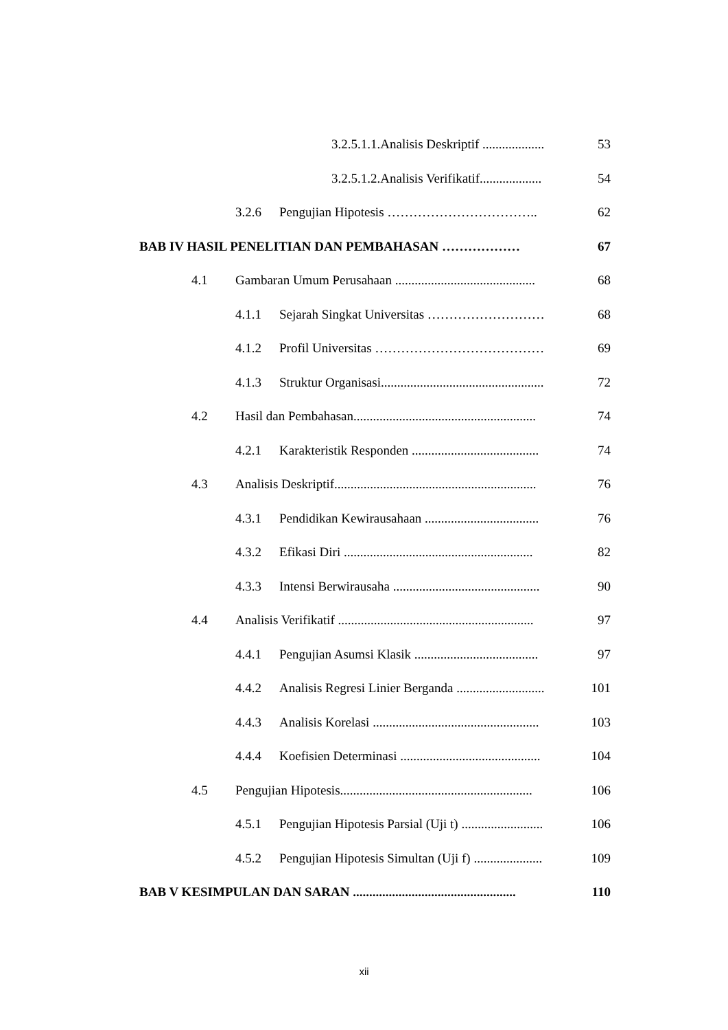3.2.5.1.1.Analisis Deskriptif ................... 53
3.2.5.1.2.Analisis Verifikatif................... 54
3.2.6 Pengujian Hipotesis …………………………….. 62
BAB IV HASIL PENELITIAN DAN PEMBAHASAN ……………… 67
4.1 Gambaran Umum Perusahaan ........................................... 68
4.1.1 Sejarah Singkat Universitas ……………………… 68
4.1.2 Profil Universitas ………………………………… 69
4.1.3 Struktur Organisasi.................................................. 72
4.2 Hasil dan Pembahasan........................................................ 74
4.2.1 Karakteristik Responden ....................................... 74
4.3 Analisis Deskriptif.............................................................. 76
4.3.1 Pendidikan Kewirausahaan ................................... 76
4.3.2 Efikasi Diri .......................................................... 82
4.3.3 Intensi Berwirausaha ............................................. 90
4.4 Analisis Verifikatif ............................................................ 97
4.4.1 Pengujian Asumsi Klasik ...................................... 97
4.4.2 Analisis Regresi Linier Berganda ........................... 101
4.4.3 Analisis Korelasi ................................................... 103
4.4.4 Koefisien Determinasi ........................................... 104
4.5 Pengujian Hipotesis........................................................... 106
4.5.1 Pengujian Hipotesis Parsial (Uji t) ......................... 106
4.5.2 Pengujian Hipotesis Simultan (Uji f) ..................... 109
BAB V KESIMPULAN DAN SARAN .................................................. 110
xii